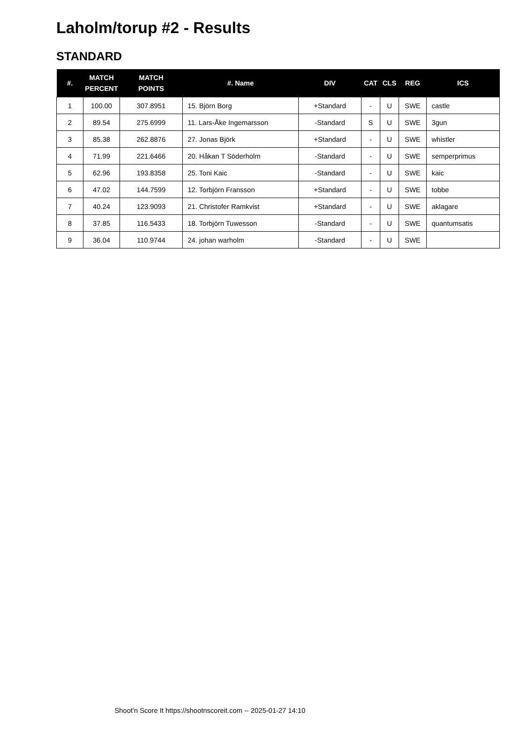Laholm/torup #2 - Results
STANDARD
| #. | MATCH PERCENT | MATCH POINTS | #. Name | DIV | CAT | CLS | REG | ICS |
| --- | --- | --- | --- | --- | --- | --- | --- | --- |
| 1 | 100.00 | 307.8951 | 15. Björn Borg | +Standard | - | U | SWE | castle |
| 2 | 89.54 | 275.6999 | 11. Lars-Åke Ingemarsson | -Standard | S | U | SWE | 3gun |
| 3 | 85.38 | 262.8876 | 27. Jonas Björk | +Standard | - | U | SWE | whistler |
| 4 | 71.99 | 221.6466 | 20. Håkan T Söderholm | -Standard | - | U | SWE | semperprimus |
| 5 | 62.96 | 193.8358 | 25. Toni Kaic | -Standard | - | U | SWE | kaic |
| 6 | 47.02 | 144.7599 | 12. Torbjörn Fransson | +Standard | - | U | SWE | tobbe |
| 7 | 40.24 | 123.9093 | 21. Christofer Ramkvist | +Standard | - | U | SWE | aklagare |
| 8 | 37.85 | 116.5433 | 18. Torbjörn Tuwesson | -Standard | - | U | SWE | quantumsatis |
| 9 | 36.04 | 110.9744 | 24. johan warholm | -Standard | - | U | SWE | |
Shoot'n Score It https://shootnscoreit.com -- 2025-01-27 14:10